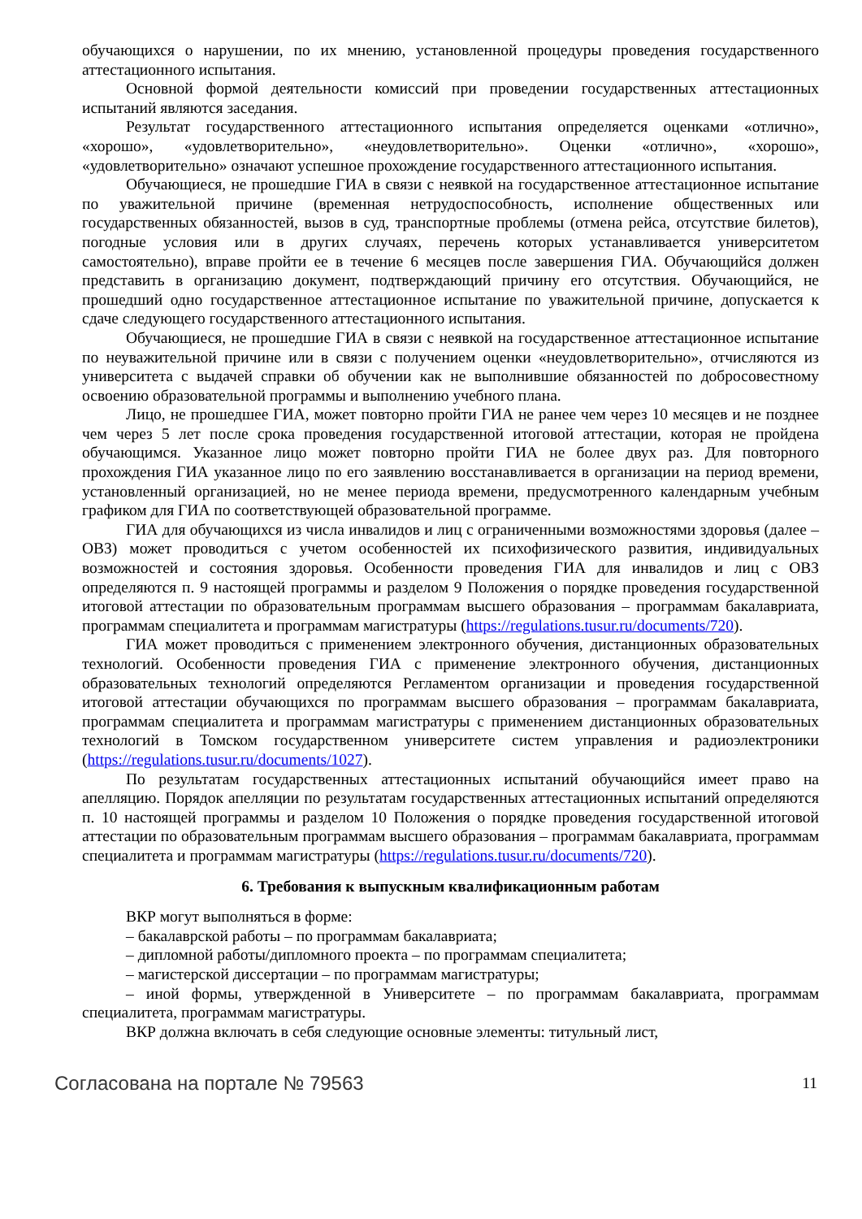обучающихся о нарушении, по их мнению, установленной процедуры проведения государственного аттестационного испытания.
Основной формой деятельности комиссий при проведении государственных аттестационных испытаний являются заседания.
Результат государственного аттестационного испытания определяется оценками «отлично», «хорошо», «удовлетворительно», «неудовлетворительно». Оценки «отлично», «хорошо», «удовлетворительно» означают успешное прохождение государственного аттестационного испытания.
Обучающиеся, не прошедшие ГИА в связи с неявкой на государственное аттестационное испытание по уважительной причине (временная нетрудоспособность, исполнение общественных или государственных обязанностей, вызов в суд, транспортные проблемы (отмена рейса, отсутствие билетов), погодные условия или в других случаях, перечень которых устанавливается университетом самостоятельно), вправе пройти ее в течение 6 месяцев после завершения ГИА. Обучающийся должен представить в организацию документ, подтверждающий причину его отсутствия. Обучающийся, не прошедший одно государственное аттестационное испытание по уважительной причине, допускается к сдаче следующего государственного аттестационного испытания.
Обучающиеся, не прошедшие ГИА в связи с неявкой на государственное аттестационное испытание по неуважительной причине или в связи с получением оценки «неудовлетворительно», отчисляются из университета с выдачей справки об обучении как не выполнившие обязанностей по добросовестному освоению образовательной программы и выполнению учебного плана.
Лицо, не прошедшее ГИА, может повторно пройти ГИА не ранее чем через 10 месяцев и не позднее чем через 5 лет после срока проведения государственной итоговой аттестации, которая не пройдена обучающимся. Указанное лицо может повторно пройти ГИА не более двух раз. Для повторного прохождения ГИА указанное лицо по его заявлению восстанавливается в организации на период времени, установленный организацией, но не менее периода времени, предусмотренного календарным учебным графиком для ГИА по соответствующей образовательной программе.
ГИА для обучающихся из числа инвалидов и лиц с ограниченными возможностями здоровья (далее – ОВЗ) может проводиться с учетом особенностей их психофизического развития, индивидуальных возможностей и состояния здоровья. Особенности проведения ГИА для инвалидов и лиц с ОВЗ определяются п. 9 настоящей программы и разделом 9 Положения о порядке проведения государственной итоговой аттестации по образовательным программам высшего образования – программам бакалавриата, программам специалитета и программам магистратуры (https://regulations.tusur.ru/documents/720).
ГИА может проводиться с применением электронного обучения, дистанционных образовательных технологий. Особенности проведения ГИА с применение электронного обучения, дистанционных образовательных технологий определяются Регламентом организации и проведения государственной итоговой аттестации обучающихся по программам высшего образования – программам бакалавриата, программам специалитета и программам магистратуры с применением дистанционных образовательных технологий в Томском государственном университете систем управления и радиоэлектроники (https://regulations.tusur.ru/documents/1027).
По результатам государственных аттестационных испытаний обучающийся имеет право на апелляцию. Порядок апелляции по результатам государственных аттестационных испытаний определяются п. 10 настоящей программы и разделом 10 Положения о порядке проведения государственной итоговой аттестации по образовательным программам высшего образования – программам бакалавриата, программам специалитета и программам магистратуры (https://regulations.tusur.ru/documents/720).
6. Требования к выпускным квалификационным работам
ВКР могут выполняться в форме:
– бакалаврской работы – по программам бакалавриата;
– дипломной работы/дипломного проекта – по программам специалитета;
– магистерской диссертации – по программам магистратуры;
– иной формы, утвержденной в Университете – по программам бакалавриата, программам специалитета, программам магистратуры.
ВКР должна включать в себя следующие основные элементы: титульный лист,
Согласована на портале № 79563 11